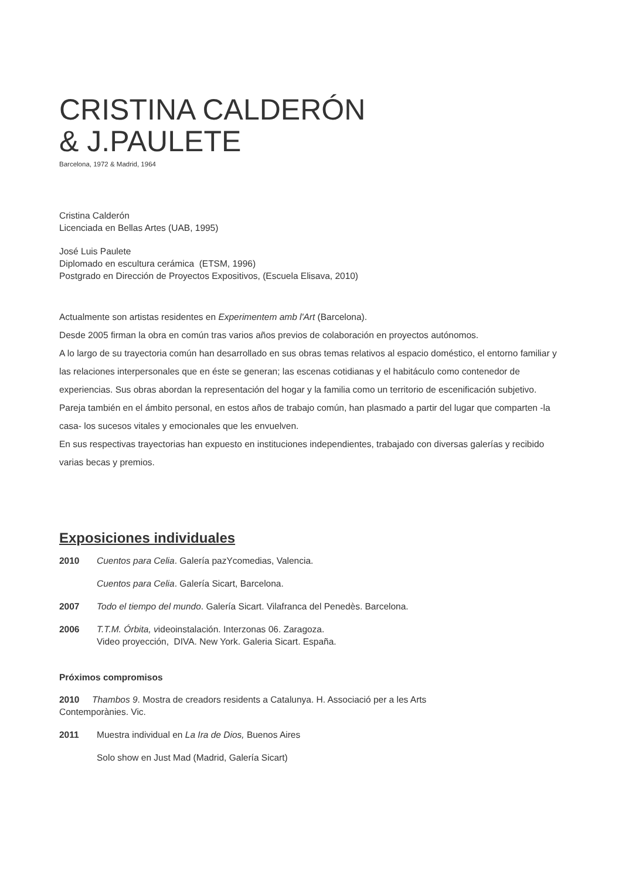CRISTINA CALDERÓN
& J.PAULETE
Barcelona, 1972 & Madrid, 1964
Cristina Calderón
Licenciada en Bellas Artes (UAB, 1995)
José Luis Paulete
Diplomado en escultura cerámica (ETSM, 1996)
Postgrado en Dirección de Proyectos Expositivos, (Escuela Elisava, 2010)
Actualmente son artistas residentes en Experimentem amb l'Art (Barcelona).
Desde 2005 firman la obra en común tras varios años previos de colaboración en proyectos autónomos.
A lo largo de su trayectoria común han desarrollado en sus obras temas relativos al espacio doméstico, el entorno familiar y las relaciones interpersonales que en éste se generan; las escenas cotidianas y el habitáculo como contenedor de experiencias. Sus obras abordan la representación del hogar y la familia como un territorio de escenificación subjetivo.
Pareja también en el ámbito personal, en estos años de trabajo común, han plasmado a partir del lugar que comparten -la casa- los sucesos vitales y emocionales que les envuelven.
En sus respectivas trayectorias han expuesto en instituciones independientes, trabajado con diversas galerías y recibido varias becas y premios.
Exposiciones individuales
2010 Cuentos para Celia. Galería pazYcomedias, Valencia.
Cuentos para Celia. Galería Sicart, Barcelona.
2007 Todo el tiempo del mundo. Galería Sicart. Vilafranca del Penedès. Barcelona.
2006 T.T.M. Órbita, videoinstalación. Interzonas 06. Zaragoza.
Video proyección, DIVA. New York. Galeria Sicart. España.
Próximos compromisos
2010 Thambos 9. Mostra de creadors residents a Catalunya. H. Associació per a les Arts
Contemporànies. Vic.
2011 Muestra individual en La Ira de Dios, Buenos Aires
Solo show en Just Mad (Madrid, Galería Sicart)